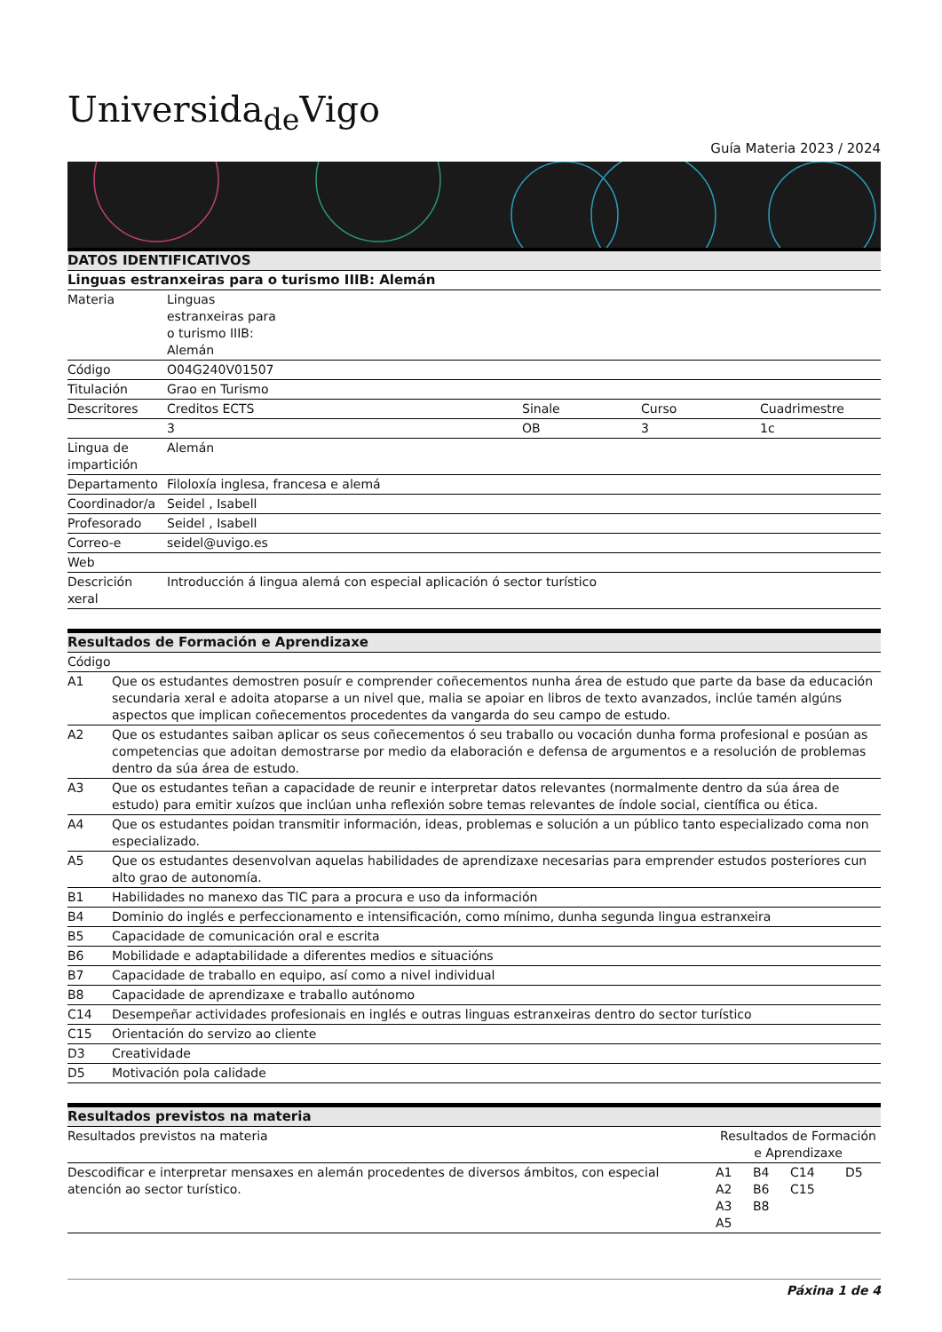Universida<sub>de</sub>Vigo
Guía Materia 2023 / 2024
| DATOS IDENTIFICATIVOS | | | | |
| --- | --- | --- | --- | --- |
| Linguas estranxeiras para o turismo IIIB: Alemán | | | | |
| Materia | Linguas estranxeiras para o turismo IIIB: Alemán | | | |
| Código | O04G240V01507 | | | |
| Titulación | Grao en Turismo | | | |
| Descritores | Creditos ECTS | Sinale | Curso | Cuadrimestre |
| | 3 | OB | 3 | 1c |
| Lingua de impartición | Alemán | | | |
| Departamento | Filoloxía inglesa, francesa e alemá | | | |
| Coordinador/a | Seidel , Isabell | | | |
| Profesorado | Seidel , Isabell | | | |
| Correo-e | seidel@uvigo.es | | | |
| Web | | | | |
| Descrición xeral | Introducción á lingua alemá con especial aplicación ó sector turístico | | | |
| Resultados de Formación e Aprendizaxe | |
| --- | --- |
| Código | |
| A1 | Que os estudantes demostren posuír e comprender coñecementos nunha área de estudo que parte da base da educación secundaria xeral e adoita atoparse a un nivel que, malia se apoiar en libros de texto avanzados, inclúe tamén algúns aspectos que implican coñecementos procedentes da vangarda do seu campo de estudo. |
| A2 | Que os estudantes saiban aplicar os seus coñecementos ó seu traballo ou vocación dunha forma profesional e posúan as competencias que adoitan demostrarse por medio da elaboración e defensa de argumentos e a resolución de problemas dentro da súa área de estudo. |
| A3 | Que os estudantes teñan a capacidade de reunir e interpretar datos relevantes (normalmente dentro da súa área de estudo) para emitir xuízos que inclúan unha reflexión sobre temas relevantes de índole social, científica ou ética. |
| A4 | Que os estudantes poidan transmitir información, ideas, problemas e solución a un público tanto especializado coma non especializado. |
| A5 | Que os estudantes desenvolvan aquelas habilidades de aprendizaxe necesarias para emprender estudos posteriores cun alto grao de autonomía. |
| B1 | Habilidades no manexo das TIC para a procura e uso da información |
| B4 | Dominio do inglés e perfeccionamento e intensificación, como mínimo, dunha segunda lingua estranxeira |
| B5 | Capacidade de comunicación oral e escrita |
| B6 | Mobilidade e adaptabilidade a diferentes medios e situacións |
| B7 | Capacidade de traballo en equipo, así como a nivel individual |
| B8 | Capacidade de aprendizaxe e traballo autónomo |
| C14 | Desempeñar actividades profesionais en inglés e outras linguas estranxeiras dentro do sector turístico |
| C15 | Orientación do servizo ao cliente |
| D3 | Creatividade |
| D5 | Motivación pola calidade |
| Resultados previstos na materia | | | | |
| --- | --- | --- | --- | --- |
| Resultados previstos na materia | Resultados de Formación e Aprendizaxe | | | |
| Descodificar e interpretar mensaxes en alemán procedentes de diversos ámbitos, con especial atención ao sector turístico. | A1 A2 A3 A5 | B4 B6 B8 | C14 C15 | D5 |
Páxina 1 de 4